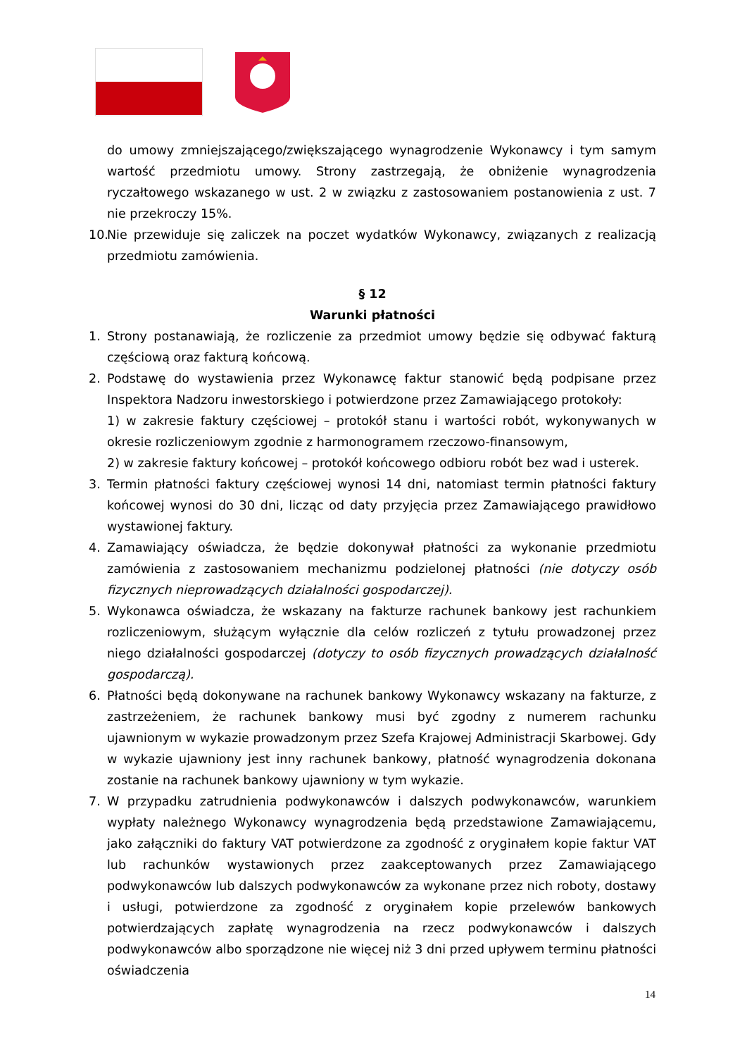do umowy zmniejszającego/zwiększającego wynagrodzenie Wykonawcy i tym samym wartość przedmiotu umowy. Strony zastrzegają, że obniżenie wynagrodzenia ryczałtowego wskazanego w ust. 2 w związku z zastosowaniem postanowienia z ust. 7 nie przekroczy 15%.
10.
Nie przewiduje się zaliczek na poczet wydatków Wykonawcy, związanych z realizacją przedmiotu zamówienia.
§ 12
Warunki płatności
1. Strony postanawiają, że rozliczenie za przedmiot umowy będzie się odbywać fakturą częściową oraz fakturą końcową.
2. Podstawę do wystawienia przez Wykonawcę faktur stanowić będą podpisane przez Inspektora Nadzoru inwestorskiego i potwierdzone przez Zamawiającego protokoły:
1) w zakresie faktury częściowej – protokół stanu i wartości robót, wykonywanych w okresie rozliczeniowym zgodnie z harmonogramem rzeczowo-finansowym,
2) w zakresie faktury końcowej – protokół końcowego odbioru robót bez wad i usterek.
3. Termin płatności faktury częściowej wynosi 14 dni, natomiast termin płatności faktury końcowej wynosi do 30 dni, licząc od daty przyjęcia przez Zamawiającego prawidłowo wystawionej faktury.
4. Zamawiający oświadcza, że będzie dokonywał płatności za wykonanie przedmiotu zamówienia z zastosowaniem mechanizmu podzielonej płatności (nie dotyczy osób fizycznych nieprowadzących działalności gospodarczej).
5. Wykonawca oświadcza, że wskazany na fakturze rachunek bankowy jest rachunkiem rozliczeniowym, służącym wyłącznie dla celów rozliczeń z tytułu prowadzonej przez niego działalności gospodarczej (dotyczy to osób fizycznych prowadzących działalność gospodarczą).
6. Płatności będą dokonywane na rachunek bankowy Wykonawcy wskazany na fakturze, z zastrzeżeniem, że rachunek bankowy musi być zgodny z numerem rachunku ujawnionym w wykazie prowadzonym przez Szefa Krajowej Administracji Skarbowej. Gdy w wykazie ujawniony jest inny rachunek bankowy, płatność wynagrodzenia dokonana zostanie na rachunek bankowy ujawniony w tym wykazie.
7. W przypadku zatrudnienia podwykonawców i dalszych podwykonawców, warunkiem wypłaty należnego Wykonawcy wynagrodzenia będą przedstawione Zamawiającemu, jako załączniki do faktury VAT potwierdzone za zgodność z oryginałem kopie faktur VAT lub rachunków wystawionych przez zaakceptowanych przez Zamawiającego podwykonawców lub dalszych podwykonawców za wykonane przez nich roboty, dostawy i usługi, potwierdzone za zgodność z oryginałem kopie przelewów bankowych potwierdzających zapłatę wynagrodzenia na rzecz podwykonawców i dalszych podwykonawców albo sporządzone nie więcej niż 3 dni przed upływem terminu płatności oświadczenia
14